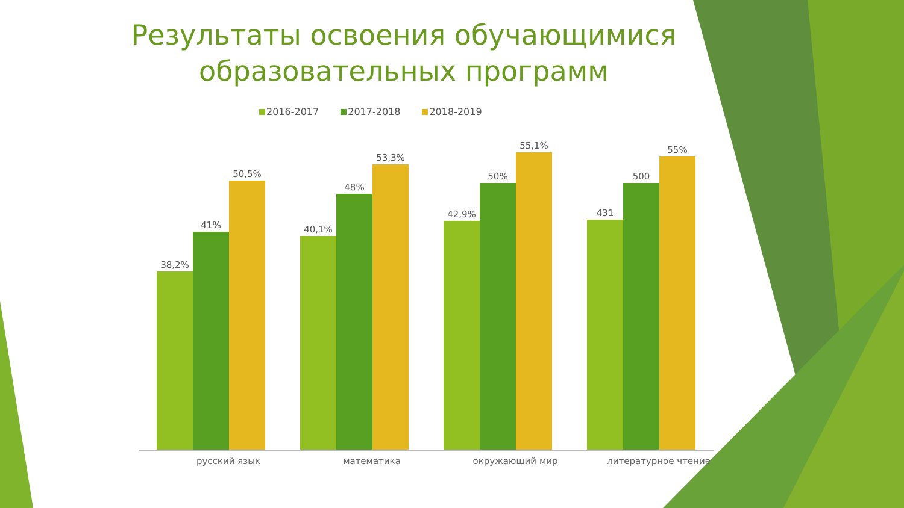Результаты освоения обучающимися
образовательных программ
2016-2017 2017-2018 2018-2019
38,2%
41%
50,5%
40,1%
48%
53,3%
42,9%
50%
55,1%
431
500
55%
русский язык математика окружающий мир литературное чтение